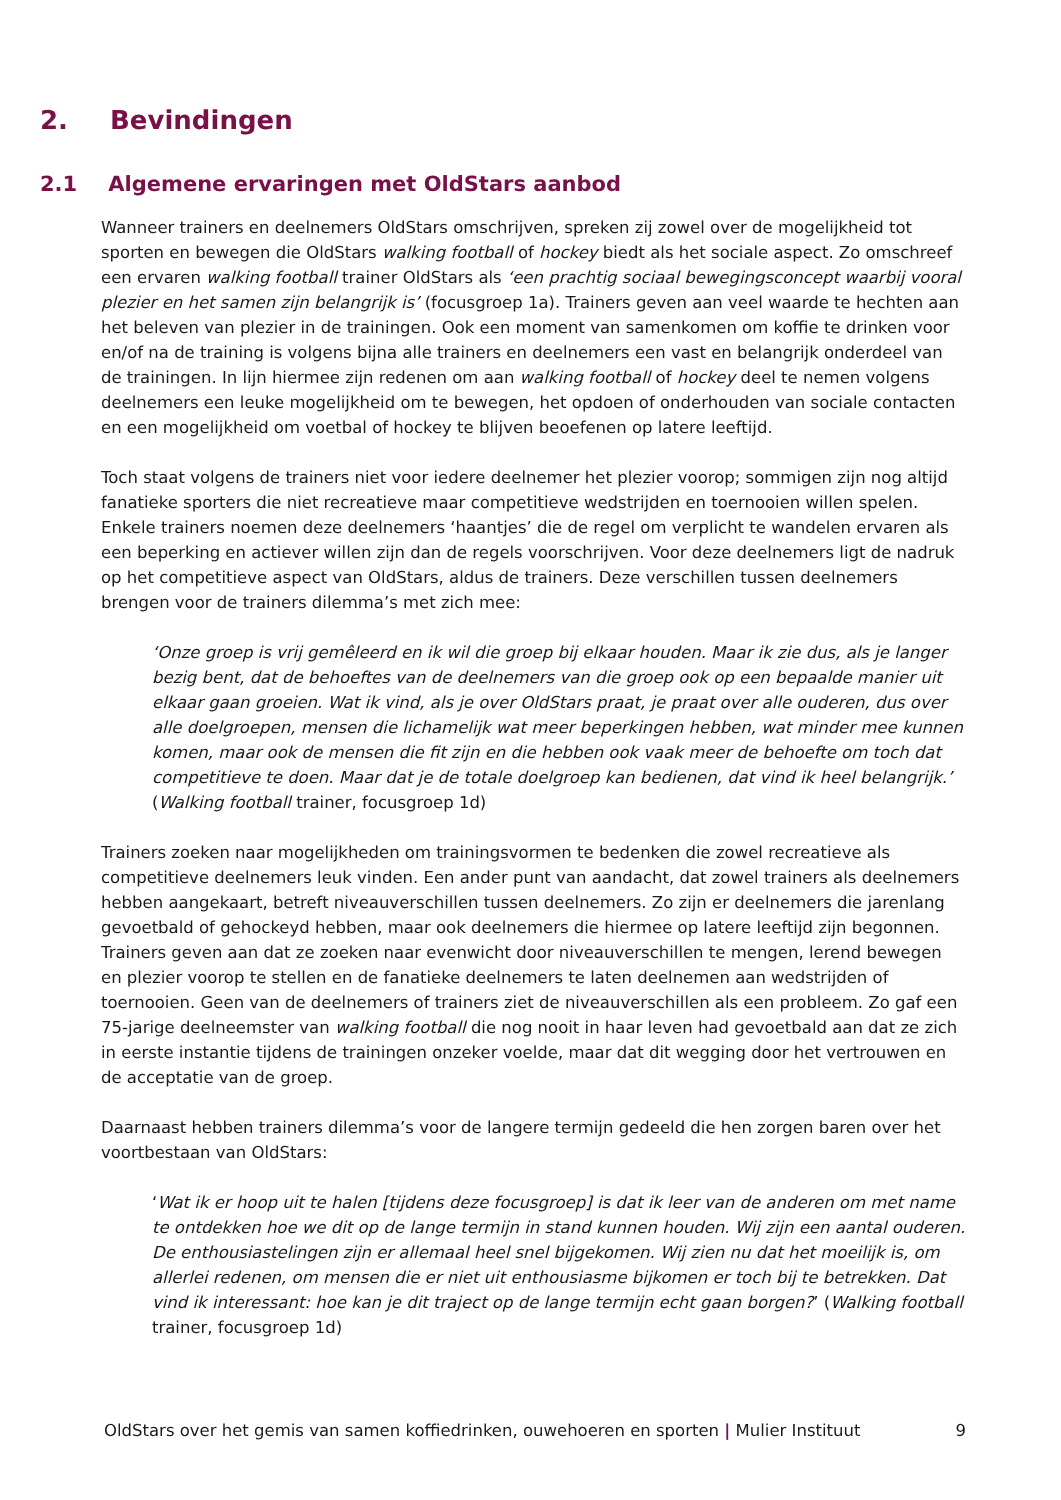2. Bevindingen
2.1 Algemene ervaringen met OldStars aanbod
Wanneer trainers en deelnemers OldStars omschrijven, spreken zij zowel over de mogelijkheid tot sporten en bewegen die OldStars walking football of hockey biedt als het sociale aspect. Zo omschreef een ervaren walking football trainer OldStars als ‘een prachtig sociaal bewegingsconcept waarbij vooral plezier en het samen zijn belangrijk is’ (focusgroep 1a). Trainers geven aan veel waarde te hechten aan het beleven van plezier in de trainingen. Ook een moment van samenkomen om koffie te drinken voor en/of na de training is volgens bijna alle trainers en deelnemers een vast en belangrijk onderdeel van de trainingen. In lijn hiermee zijn redenen om aan walking football of hockey deel te nemen volgens deelnemers een leuke mogelijkheid om te bewegen, het opdoen of onderhouden van sociale contacten en een mogelijkheid om voetbal of hockey te blijven beoefenen op latere leeftijd.
Toch staat volgens de trainers niet voor iedere deelnemer het plezier voorop; sommigen zijn nog altijd fanatieke sporters die niet recreatieve maar competitieve wedstrijden en toernooien willen spelen. Enkele trainers noemen deze deelnemers ‘haantjes’ die de regel om verplicht te wandelen ervaren als een beperking en actiever willen zijn dan de regels voorschrijven. Voor deze deelnemers ligt de nadruk op het competitieve aspect van OldStars, aldus de trainers. Deze verschillen tussen deelnemers brengen voor de trainers dilemma’s met zich mee:
‘Onze groep is vrij gemêleerd en ik wil die groep bij elkaar houden. Maar ik zie dus, als je langer bezig bent, dat de behoeftes van de deelnemers van die groep ook op een bepaalde manier uit elkaar gaan groeien. Wat ik vind, als je over OldStars praat, je praat over alle ouderen, dus over alle doelgroepen, mensen die lichamelijk wat meer beperkingen hebben, wat minder mee kunnen komen, maar ook de mensen die fit zijn en die hebben ook vaak meer de behoefte om toch dat competitieve te doen. Maar dat je de totale doelgroep kan bedienen, dat vind ik heel belangrijk.’ (Walking football trainer, focusgroep 1d)
Trainers zoeken naar mogelijkheden om trainingsvormen te bedenken die zowel recreatieve als competitieve deelnemers leuk vinden. Een ander punt van aandacht, dat zowel trainers als deelnemers hebben aangekaart, betreft niveauverschillen tussen deelnemers. Zo zijn er deelnemers die jarenlang gevoetbald of gehockeyd hebben, maar ook deelnemers die hiermee op latere leeftijd zijn begonnen. Trainers geven aan dat ze zoeken naar evenwicht door niveauverschillen te mengen, lerend bewegen en plezier voorop te stellen en de fanatieke deelnemers te laten deelnemen aan wedstrijden of toernooien. Geen van de deelnemers of trainers ziet de niveauverschillen als een probleem. Zo gaf een 75-jarige deelneemster van walking football die nog nooit in haar leven had gevoetbald aan dat ze zich in eerste instantie tijdens de trainingen onzeker voelde, maar dat dit wegging door het vertrouwen en de acceptatie van de groep.
Daarnaast hebben trainers dilemma’s voor de langere termijn gedeeld die hen zorgen baren over het voortbestaan van OldStars:
‘Wat ik er hoop uit te halen [tijdens deze focusgroep] is dat ik leer van de anderen om met name te ontdekken hoe we dit op de lange termijn in stand kunnen houden. Wij zijn een aantal ouderen. De enthousiastelingen zijn er allemaal heel snel bijgekomen. Wij zien nu dat het moeilijk is, om allerlei redenen, om mensen die er niet uit enthousiasme bijkomen er toch bij te betrekken. Dat vind ik interessant: hoe kan je dit traject op de lange termijn echt gaan borgen?’ (Walking football trainer, focusgroep 1d)
OldStars over het gemis van samen koffiedrinken, ouwehoeren en sporten | Mulier Instituut 9